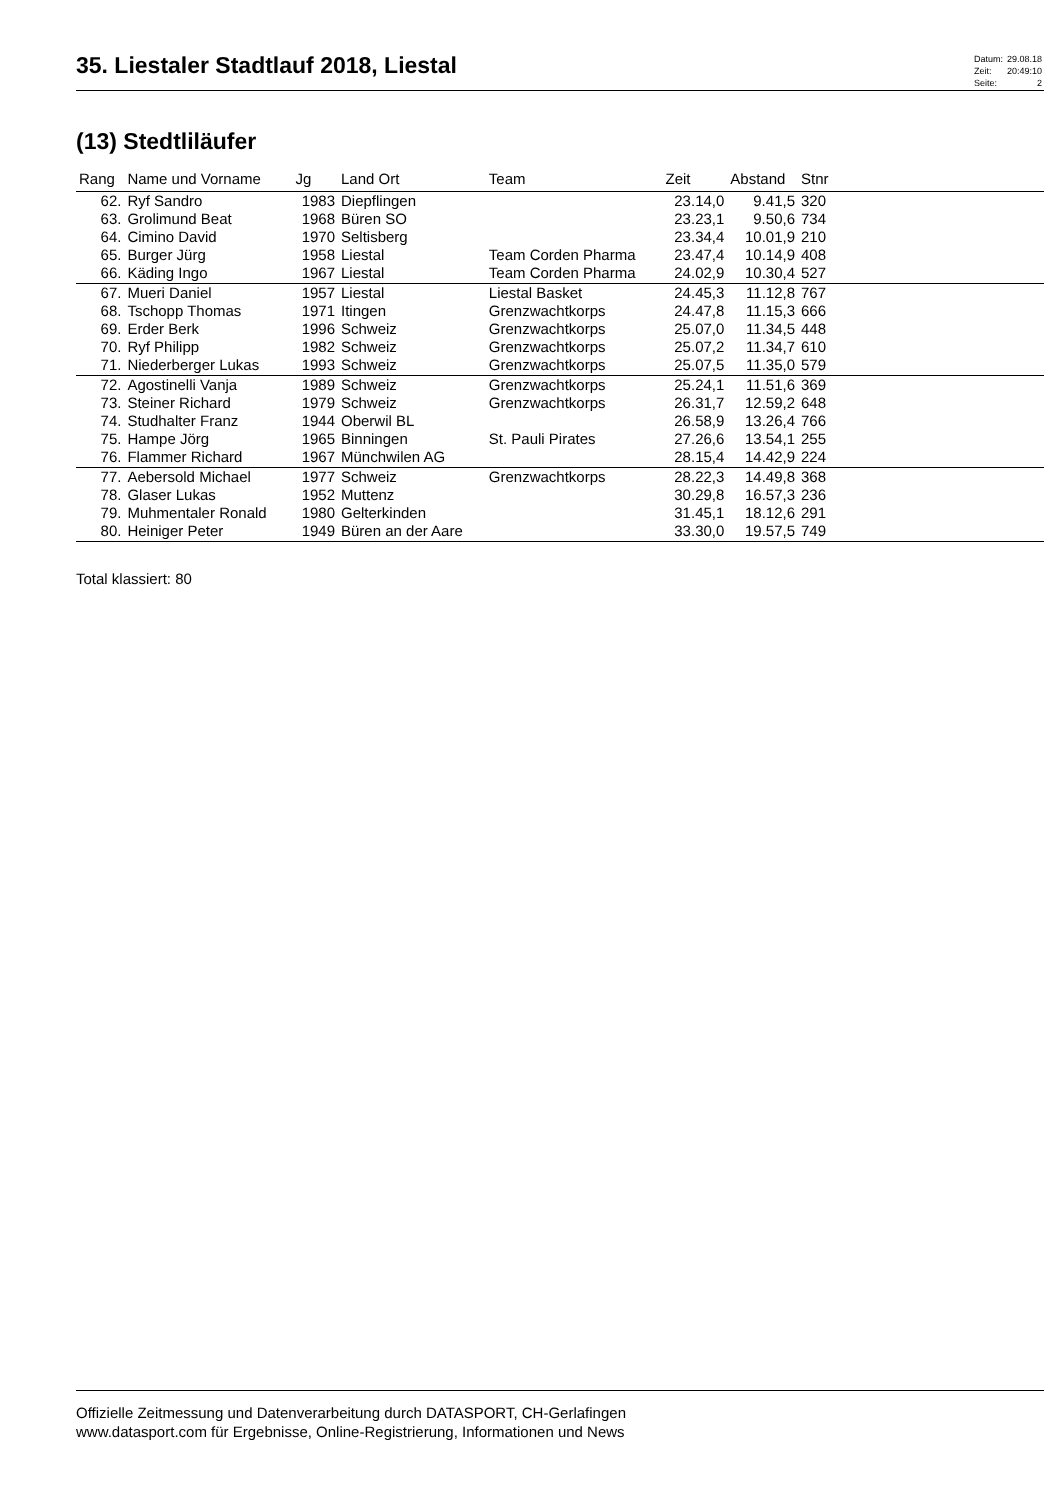35. Liestaler Stadtlauf 2018, Liestal
| Datum: | 29.08.18 |
| Zeit: | 20:49:10 |
| Seite: | 2 |
(13) Stedtliläufer
| Rang | Name und Vorname | Jg | Land Ort | Team | Zeit | Abstand | Stnr |
| --- | --- | --- | --- | --- | --- | --- | --- |
| 62. | Ryf Sandro | 1983 | Diepflingen | | 23.14,0 | 9.41,5 | 320 |
| 63. | Grolimund Beat | 1968 | Büren SO | | 23.23,1 | 9.50,6 | 734 |
| 64. | Cimino David | 1970 | Seltisberg | | 23.34,4 | 10.01,9 | 210 |
| 65. | Burger Jürg | 1958 | Liestal | Team Corden Pharma | 23.47,4 | 10.14,9 | 408 |
| 66. | Käding Ingo | 1967 | Liestal | Team Corden Pharma | 24.02,9 | 10.30,4 | 527 |
| 67. | Mueri Daniel | 1957 | Liestal | Liestal Basket | 24.45,3 | 11.12,8 | 767 |
| 68. | Tschopp Thomas | 1971 | Itingen | Grenzwachtkorps | 24.47,8 | 11.15,3 | 666 |
| 69. | Erder Berk | 1996 | Schweiz | Grenzwachtkorps | 25.07,0 | 11.34,5 | 448 |
| 70. | Ryf Philipp | 1982 | Schweiz | Grenzwachtkorps | 25.07,2 | 11.34,7 | 610 |
| 71. | Niederberger Lukas | 1993 | Schweiz | Grenzwachtkorps | 25.07,5 | 11.35,0 | 579 |
| 72. | Agostinelli Vanja | 1989 | Schweiz | Grenzwachtkorps | 25.24,1 | 11.51,6 | 369 |
| 73. | Steiner Richard | 1979 | Schweiz | Grenzwachtkorps | 26.31,7 | 12.59,2 | 648 |
| 74. | Studhalter Franz | 1944 | Oberwil BL | | 26.58,9 | 13.26,4 | 766 |
| 75. | Hampe Jörg | 1965 | Binningen | St. Pauli Pirates | 27.26,6 | 13.54,1 | 255 |
| 76. | Flammer Richard | 1967 | Münchwilen AG | | 28.15,4 | 14.42,9 | 224 |
| 77. | Aebersold Michael | 1977 | Schweiz | Grenzwachtkorps | 28.22,3 | 14.49,8 | 368 |
| 78. | Glaser Lukas | 1952 | Muttenz | | 30.29,8 | 16.57,3 | 236 |
| 79. | Muhmentaler Ronald | 1980 | Gelterkinden | | 31.45,1 | 18.12,6 | 291 |
| 80. | Heiniger Peter | 1949 | Büren an der Aare | | 33.30,0 | 19.57,5 | 749 |
Total klassiert: 80
Offizielle Zeitmessung und Datenverarbeitung durch DATASPORT, CH-Gerlafingen
www.datasport.com für Ergebnisse, Online-Registrierung, Informationen und News